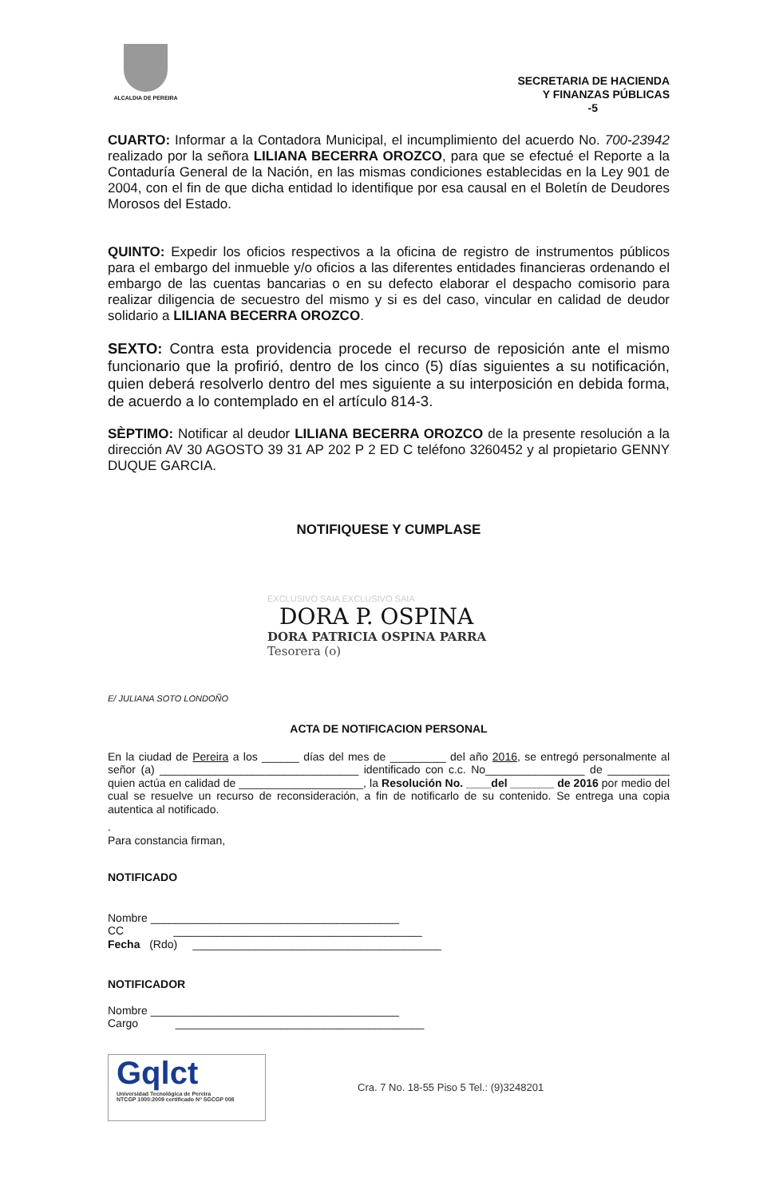ALCALDIA DE PEREIRA
SECRETARIA DE HACIENDA
Y FINANZAS PÚBLICAS
-5
CUARTO: Informar a la Contadora Municipal, el incumplimiento del acuerdo No. 700-23942 realizado por la señora LILIANA BECERRA OROZCO, para que se efectué el Reporte a la Contaduría General de la Nación, en las mismas condiciones establecidas en la Ley 901 de 2004, con el fin de que dicha entidad lo identifique por esa causal en el Boletín de Deudores Morosos del Estado.
QUINTO: Expedir los oficios respectivos a la oficina de registro de instrumentos públicos para el embargo del inmueble y/o oficios a las diferentes entidades financieras ordenando el embargo de las cuentas bancarias o en su defecto elaborar el despacho comisorio para realizar diligencia de secuestro del mismo y si es del caso, vincular en calidad de deudor solidario a LILIANA BECERRA OROZCO.
SEXTO: Contra esta providencia procede el recurso de reposición ante el mismo funcionario que la profirió, dentro de los cinco (5) días siguientes a su notificación, quien deberá resolverlo dentro del mes siguiente a su interposición en debida forma, de acuerdo a lo contemplado en el artículo 814-3.
SÈPTIMO: Notificar al deudor LILIANA BECERRA OROZCO de la presente resolución a la dirección AV 30 AGOSTO 39 31 AP 202 P 2 ED C teléfono 3260452 y al propietario GENNY DUQUE GARCIA.
NOTIFIQUESE Y CUMPLASE
EXCLUSIVO SAIA EXCLUSIVO SAIA
DORA P. OSPINA
DORA PATRICIA OSPINA PARRA
Tesorera (o)
E/ JULIANA SOTO LONDOÑO
ACTA DE NOTIFICACION PERSONAL
En la ciudad de Pereira a los ______ días del mes de _________ del año 2016, se entregó personalmente al señor (a) ________________________________ identificado con c.c. No________________ de __________ quien actúa en calidad de ____________________, la Resolución No. ____del _______ de 2016 por medio del cual se resuelve un recurso de reconsideración, a fin de notificarlo de su contenido. Se entrega una copia autentica al notificado.
.
Para constancia firman,
NOTIFICADO
Nombre ________________________________________
CC ________________________________________
Fecha (Rdo) ________________________________________
NOTIFICADOR
Nombre ________________________________________
Cargo ________________________________________
Gqlct
Universidad Tecnológica de Pereira
NTCGP 1000:2009 certificado Nº SGCGP 008
Cra. 7 No. 18-55 Piso 5 Tel.: (9)3248201